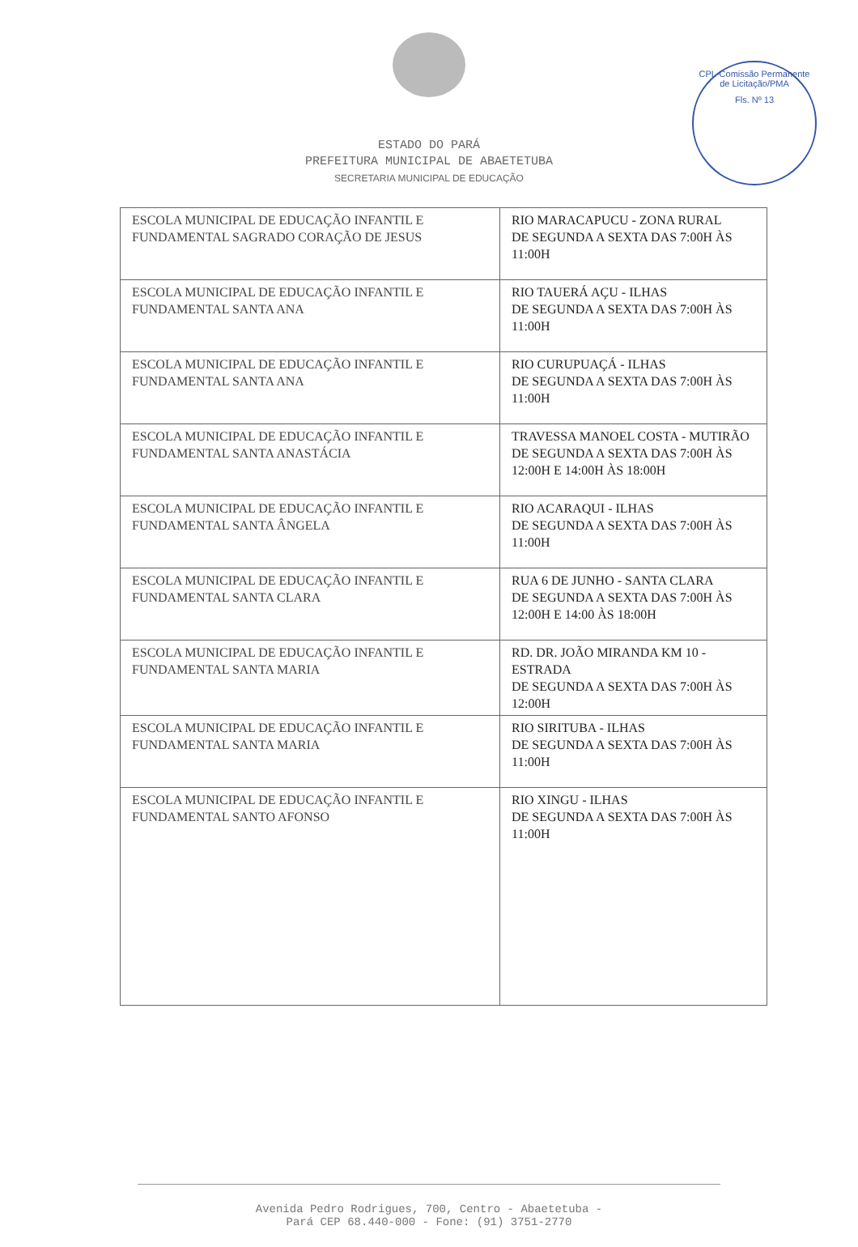CPL-Comissão Permanente de Licitação/PMA
Fls. Nº 13
ESTADO DO PARÁ
PREFEITURA MUNICIPAL DE ABAETETUBA
SECRETARIA MUNICIPAL DE EDUCAÇÃO
| ESCOLA MUNICIPAL DE EDUCAÇÃO INFANTIL E FUNDAMENTAL SAGRADO CORAÇÃO DE JESUS | RIO MARACAPUCU - ZONA RURAL DE SEGUNDA A SEXTA DAS 7:00H ÀS 11:00H |
| ESCOLA MUNICIPAL DE EDUCAÇÃO INFANTIL E FUNDAMENTAL SANTA ANA | RIO TAUERÁ AÇU - ILHAS DE SEGUNDA A SEXTA DAS 7:00H ÀS 11:00H |
| ESCOLA MUNICIPAL DE EDUCAÇÃO INFANTIL E FUNDAMENTAL SANTA ANA | RIO CURUPUAÇÁ - ILHAS DE SEGUNDA A SEXTA DAS 7:00H ÀS 11:00H |
| ESCOLA MUNICIPAL DE EDUCAÇÃO INFANTIL E FUNDAMENTAL SANTA ANASTÁCIA | TRAVESSA MANOEL COSTA - MUTIRÃO DE SEGUNDA A SEXTA DAS 7:00H ÀS 12:00H E 14:00H ÀS 18:00H |
| ESCOLA MUNICIPAL DE EDUCAÇÃO INFANTIL E FUNDAMENTAL SANTA ÂNGELA | RIO ACARAQUI - ILHAS DE SEGUNDA A SEXTA DAS 7:00H ÀS 11:00H |
| ESCOLA MUNICIPAL DE EDUCAÇÃO INFANTIL E FUNDAMENTAL SANTA CLARA | RUA 6 DE JUNHO - SANTA CLARA DE SEGUNDA A SEXTA DAS 7:00H ÀS 12:00H E 14:00 ÀS 18:00H |
| ESCOLA MUNICIPAL DE EDUCAÇÃO INFANTIL E FUNDAMENTAL SANTA MARIA | RD. DR. JOÃO MIRANDA KM 10 - ESTRADA DE SEGUNDA A SEXTA DAS 7:00H ÀS 12:00H |
| ESCOLA MUNICIPAL DE EDUCAÇÃO INFANTIL E FUNDAMENTAL SANTA MARIA | RIO SIRITUBA - ILHAS DE SEGUNDA A SEXTA DAS 7:00H ÀS 11:00H |
| ESCOLA MUNICIPAL DE EDUCAÇÃO INFANTIL E FUNDAMENTAL SANTO AFONSO | RIO XINGU - ILHAS DE SEGUNDA A SEXTA DAS 7:00H ÀS 11:00H |
Avenida Pedro Rodrigues, 700, Centro - Abaetetuba -
Pará CEP 68.440-000 - Fone: (91) 3751-2770